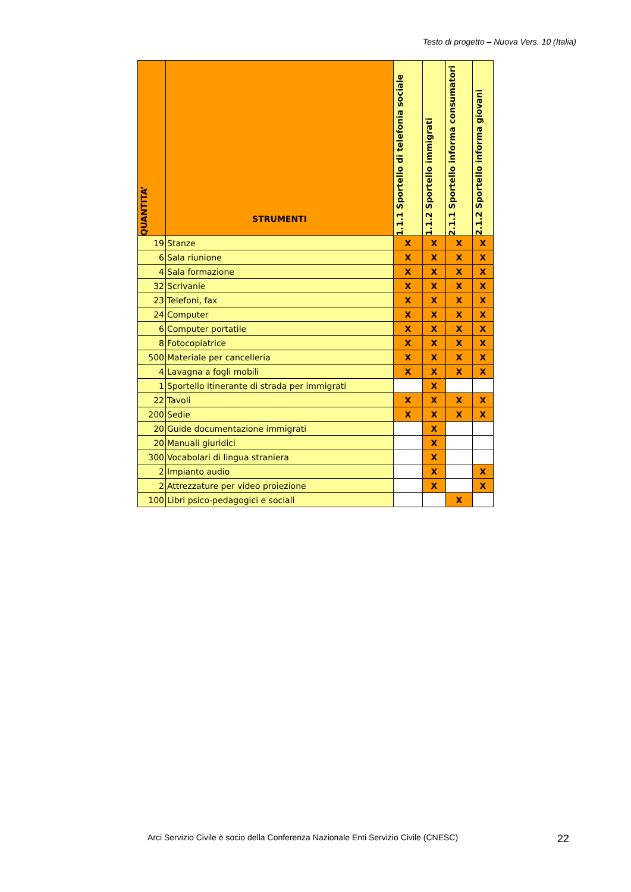Testo di progetto – Nuova Vers. 10 (Italia)
| QUANTITA’ | STRUMENTI | 1.1.1 Sportello di telefonia sociale | 1.1.2 Sportello immigrati | 2.1.1 Sportello informa consumatori | 2.1.2 Sportello informa giovani |
| --- | --- | --- | --- | --- | --- |
| 19 | Stanze | X | X | X | X |
| 6 | Sala riunione | X | X | X | X |
| 4 | Sala formazione | X | X | X | X |
| 32 | Scrivanie | X | X | X | X |
| 23 | Telefoni, fax | X | X | X | X |
| 24 | Computer | X | X | X | X |
| 6 | Computer portatile | X | X | X | X |
| 8 | Fotocopiatrice | X | X | X | X |
| 500 | Materiale per cancelleria | X | X | X | X |
| 4 | Lavagna a fogli mobili | X | X | X | X |
| 1 | Sportello itinerante di strada per immigrati | | X | | |
| 22 | Tavoli | X | X | X | X |
| 200 | Sedie | X | X | X | X |
| 20 | Guide documentazione immigrati | | X | | |
| 20 | Manuali giuridici | | X | | |
| 300 | Vocabolari di lingua straniera | | X | | |
| 2 | Impianto audio | | X | | X |
| 2 | Attrezzature per video proiezione | | X | | X |
| 100 | Libri psico-pedagogici e sociali | | | X | |
Arci Servizio Civile è socio della Conferenza Nazionale Enti Servizio Civile (CNESC)
22